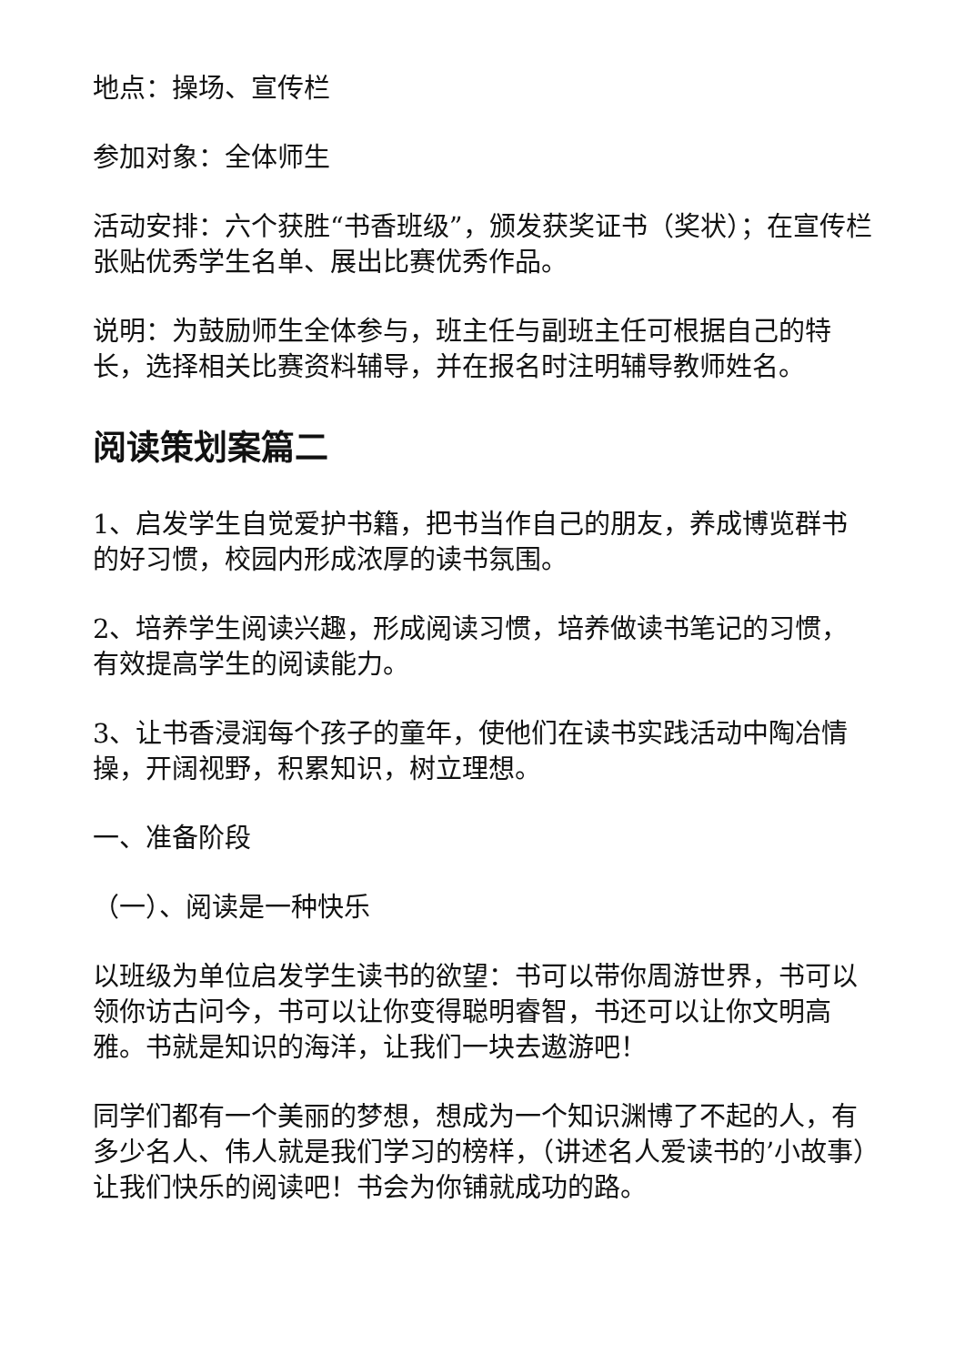地点：操场、宣传栏
参加对象：全体师生
活动安排：六个获胜“书香班级”，颁发获奖证书（奖状）；在宣传栏张贴优秀学生名单、展出比赛优秀作品。
说明：为鼓励师生全体参与，班主任与副班主任可根据自己的特长，选择相关比赛资料辅导，并在报名时注明辅导教师姓名。
阅读策划案篇二
1、启发学生自觉爱护书籍，把书当作自己的朋友，养成博览群书的好习惯，校园内形成浓厚的读书氛围。
2、培养学生阅读兴趣，形成阅读习惯，培养做读书笔记的习惯，有效提高学生的阅读能力。
3、让书香浸润每个孩子的童年，使他们在读书实践活动中陶冶情操，开阔视野，积累知识，树立理想。
一、准备阶段
（一）、阅读是一种快乐
以班级为单位启发学生读书的欲望：书可以带你周游世界，书可以领你访古问今，书可以让你变得聪明睿智，书还可以让你文明高雅。书就是知识的海洋，让我们一块去遨游吧！
同学们都有一个美丽的梦想，想成为一个知识渊博了不起的人，有多少名人、伟人就是我们学习的榜样，（讲述名人爱读书的’小故事）让我们快乐的阅读吧！书会为你铺就成功的路。